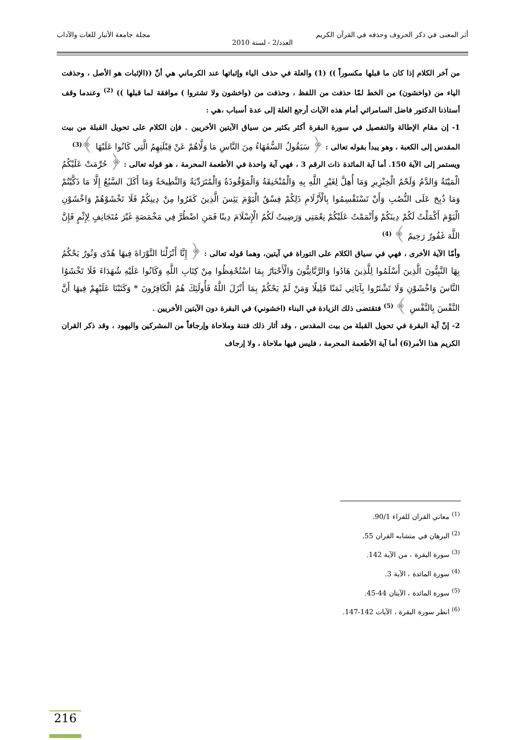أثر المعنى في ذكر الحروف وحذفه في القرآن الكريم مجلة جامعة الأنبار للغات والآداب
العدد/2 - لسنة 2010
من آخر الكلام إذا كان ما قبلها مكسوراً )) (1) والعلة في حذف الياء وإثباتها عند الكرماني هي أنّ ((الإثبات هو الأصل ، وحذفت الياء من (واخشون) من الخط لمّا حذفت من اللفظ ، وحذفت من (واخشون ولا تشتروا ) موافقة لما قبلها )) <sup>(2)</sup> وعندما وقف أستاذنا الدكتور فاضل السامرائي أمام هذه الآيات أرجع العلة إلى عدة أسباب ،هي :
1- إن مقام الإطالة والتفصيل في سورة البقرة أكثر بكثير من سياق الآيتين الأخريين . فإن الكلام على تحويل القبلة من بيت المقدس إلى الكعبة ، وهو يبدأ بقوله تعالى : ﴿ سَيَقُولُ السُّفَهَاءُ مِنَ النَّاسِ مَا وَلَّاهُمْ عَنْ قِبْلَتِهِمُ الَّتِي كَانُوا عَلَيْهَا ﴾<sup>(3)</sup>
ويستمر إلى الآية 150. أما آية المائدة ذات الرقم 3 ، فهي آية واحدة في الأطعمة المحرمة ، هو قوله تعالى : ﴿ حُرِّمَتْ عَلَيْكُمُ الْمَيْتَةُ وَالدَّمُ وَلَحْمُ الْخِنْزِيرِ وَمَا أُهِلَّ لِغَيْرِ اللَّهِ بِهِ وَالْمُنْخَنِقَةُ وَالْمَوْقُوذَةُ وَالْمُتَرَدِّيَةُ وَالنَّطِيحَةُ وَمَا أَكَلَ السَّبُعُ إِلَّا مَا ذَكَّيْتُمْ وَمَا ذُبِحَ عَلَى النُّصُبِ وَأَنْ تَسْتَقْسِمُوا بِالْأَزْلَامِ ذَلِكُمْ فِسْقٌ الْيَوْمَ يَئِسَ الَّذِينَ كَفَرُوا مِنْ دِينِكُمْ فَلَا تَخْشَوْهُمْ وَاخْشَوْنِ الْيَوْمَ أَكْمَلْتُ لَكُمْ دِينَكُمْ وَأَتْمَمْتُ عَلَيْكُمْ نِعْمَتِي وَرَضِيتُ لَكُمُ الْإِسْلَامَ دِينًا فَمَنِ اضْطُرَّ فِي مَخْمَصَةٍ غَيْرَ مُتَجَانِفٍ لِإِثْمٍ فَإِنَّ اللَّهَ غَفُورٌ رَحِيمٌ ﴾ <sup>(4)</sup>
وأمّا الآية الأخرى ، فهي في سياق الكلام على التوراة في آيتين، وهما قوله تعالى : ﴿ إِنَّا أَنْزَلْنَا التَّوْرَاةَ فِيهَا هُدًى وَنُورٌ يَحْكُمُ بِهَا النَّبِيُّونَ الَّذِينَ أَسْلَمُوا لِلَّذِينَ هَادُوا وَالرَّبَّانِيُّونَ وَالْأَحْبَارُ بِمَا اسْتُحْفِظُوا مِنْ كِتَابِ اللَّهِ وَكَانُوا عَلَيْهِ شُهَدَاءَ فَلَا تَخْشَوُا النَّاسَ وَاخْشَوْنِ وَلَا تَشْتَرُوا بِآيَاتِي ثَمَنًا قَلِيلًا وَمَنْ لَمْ يَحْكُمْ بِمَا أَنْزَلَ اللَّهُ فَأُولَئِكَ هُمُ الْكَافِرُونَ * وَكَتَبْنَا عَلَيْهِمْ فِيهَا أَنَّ النَّفْسَ بِالنَّفْسِ ﴾ <sup>(5)</sup> فتقتضى ذلك الزيادة في البناء (اخشوني) في البقرة دون الآيتين الأخريين .
2- إنّ آية البقرة في تحويل القبلة من بيت المقدس ، وقد أثار ذلك فتنة وملاحاة وإرجافاً من المشركين واليهود ، وقد ذكر القران الكريم هذا الأمر(6) أما آية الأطعمة المحرمة ، فليس فيها ملاحاة ، ولا إرجاف
<sup>(1)</sup> معاني القران للفراء 90/1.
<sup>(2)</sup> البرهان في متشابه القران 55.
<sup>(3)</sup> سورة البقرة ، من الآية 142.
<sup>(4)</sup> سورة المائدة ، الآية 3.
<sup>(5)</sup> سورة المائدة ، الآيتان 44-45.
<sup>(6)</sup> انظر سورة البقرة ، الآيات 142-147.
216